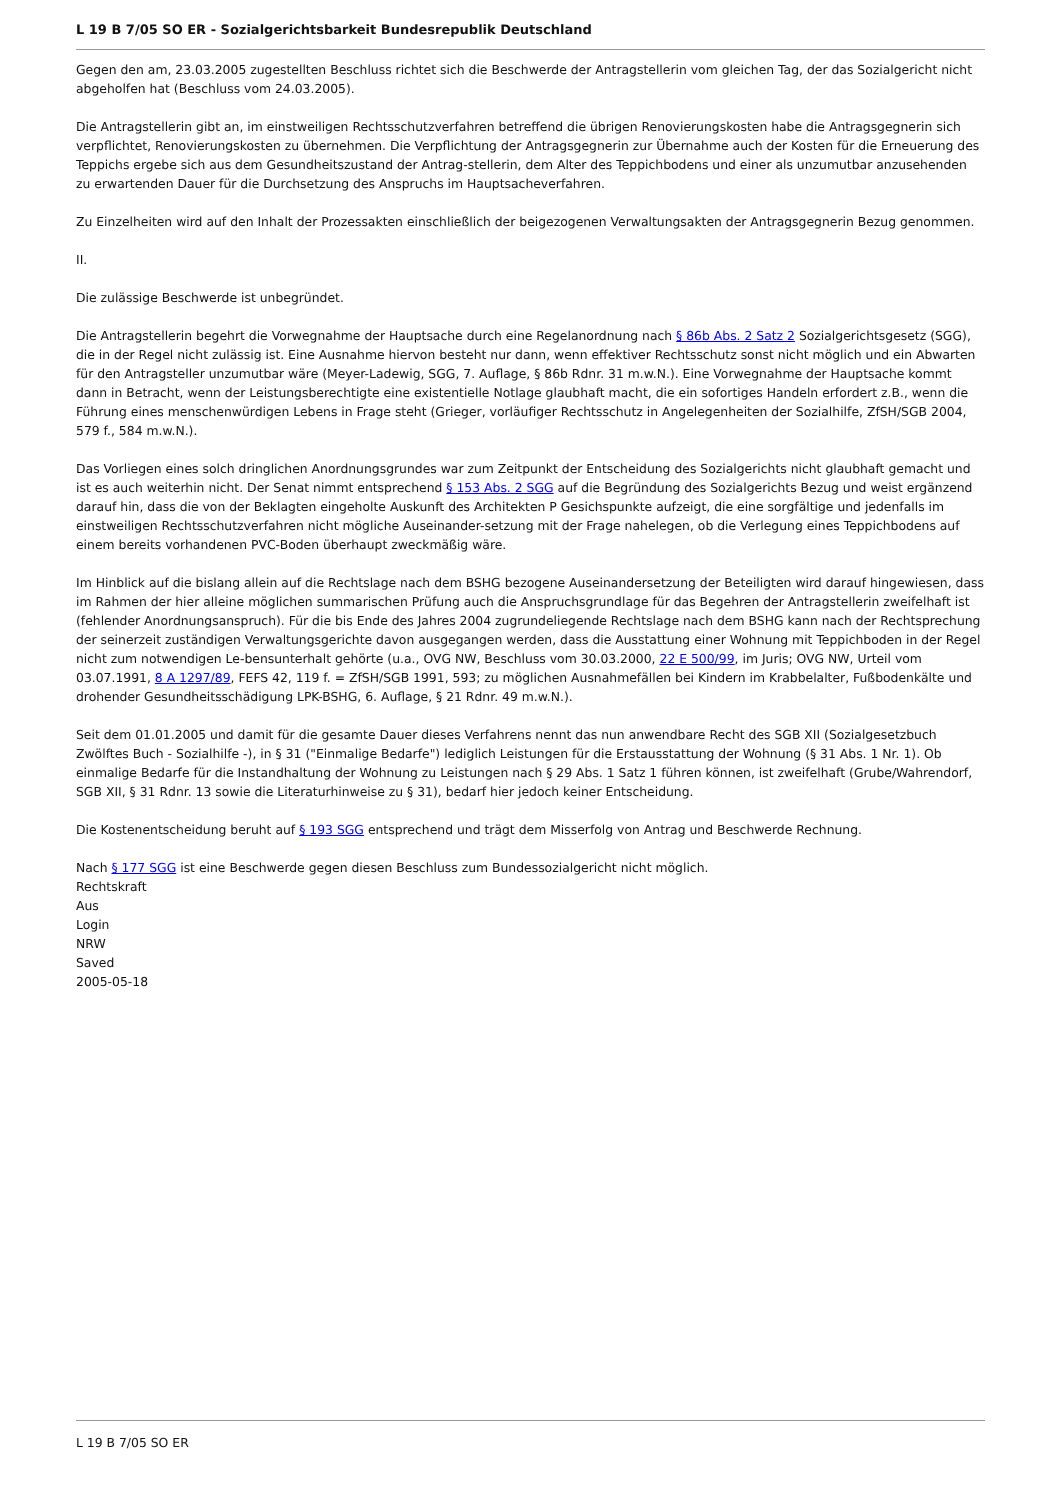L 19 B 7/05 SO ER - Sozialgerichtsbarkeit Bundesrepublik Deutschland
Gegen den am, 23.03.2005 zugestellten Beschluss richtet sich die Beschwerde der Antragstellerin vom gleichen Tag, der das Sozialgericht nicht abgeholfen hat (Beschluss vom 24.03.2005).
Die Antragstellerin gibt an, im einstweiligen Rechtsschutzverfahren betreffend die übrigen Renovierungskosten habe die Antragsgegnerin sich verpflichtet, Renovierungskosten zu übernehmen. Die Verpflichtung der Antragsgegnerin zur Übernahme auch der Kosten für die Erneuerung des Teppichs ergebe sich aus dem Gesundheitszustand der Antrag-stellerin, dem Alter des Teppichbodens und einer als unzumutbar anzusehenden zu erwartenden Dauer für die Durchsetzung des Anspruchs im Hauptsacheverfahren.
Zu Einzelheiten wird auf den Inhalt der Prozessakten einschließlich der beigezogenen Verwaltungsakten der Antragsgegnerin Bezug genommen.
II.
Die zulässige Beschwerde ist unbegründet.
Die Antragstellerin begehrt die Vorwegnahme der Hauptsache durch eine Regelanordnung nach § 86b Abs. 2 Satz 2 Sozialgerichtsgesetz (SGG), die in der Regel nicht zulässig ist. Eine Ausnahme hiervon besteht nur dann, wenn effektiver Rechtsschutz sonst nicht möglich und ein Abwarten für den Antragsteller unzumutbar wäre (Meyer-Ladewig, SGG, 7. Auflage, § 86b Rdnr. 31 m.w.N.). Eine Vorwegnahme der Hauptsache kommt dann in Betracht, wenn der Leistungsberechtigte eine existentielle Notlage glaubhaft macht, die ein sofortiges Handeln erfordert z.B., wenn die Führung eines menschenwürdigen Lebens in Frage steht (Grieger, vorläufiger Rechtsschutz in Angelegenheiten der Sozialhilfe, ZfSH/SGB 2004, 579 f., 584 m.w.N.).
Das Vorliegen eines solch dringlichen Anordnungsgrundes war zum Zeitpunkt der Entscheidung des Sozialgerichts nicht glaubhaft gemacht und ist es auch weiterhin nicht. Der Senat nimmt entsprechend § 153 Abs. 2 SGG auf die Begründung des Sozialgerichts Bezug und weist ergänzend darauf hin, dass die von der Beklagten eingeholte Auskunft des Architekten P Gesichspunkte aufzeigt, die eine sorgfältige und jedenfalls im einstweiligen Rechtsschutzverfahren nicht mögliche Auseinander-setzung mit der Frage nahelegen, ob die Verlegung eines Teppichbodens auf einem bereits vorhandenen PVC-Boden überhaupt zweckmäßig wäre.
Im Hinblick auf die bislang allein auf die Rechtslage nach dem BSHG bezogene Auseinandersetzung der Beteiligten wird darauf hingewiesen, dass im Rahmen der hier alleine möglichen summarischen Prüfung auch die Anspruchsgrundlage für das Begehren der Antragstellerin zweifelhaft ist (fehlender Anordnungsanspruch). Für die bis Ende des Jahres 2004 zugrundeliegende Rechtslage nach dem BSHG kann nach der Rechtsprechung der seinerzeit zuständigen Verwaltungsgerichte davon ausgegangen werden, dass die Ausstattung einer Wohnung mit Teppichboden in der Regel nicht zum notwendigen Le-bensunterhalt gehörte (u.a., OVG NW, Beschluss vom 30.03.2000, 22 E 500/99, im Juris; OVG NW, Urteil vom 03.07.1991, 8 A 1297/89, FEFS 42, 119 f. = ZfSH/SGB 1991, 593; zu möglichen Ausnahmefällen bei Kindern im Krabbelalter, Fußbodenkälte und drohender Gesundheitsschädigung LPK-BSHG, 6. Auflage, § 21 Rdnr. 49 m.w.N.).
Seit dem 01.01.2005 und damit für die gesamte Dauer dieses Verfahrens nennt das nun anwendbare Recht des SGB XII (Sozialgesetzbuch Zwölftes Buch - Sozialhilfe -), in § 31 ("Einmalige Bedarfe") lediglich Leistungen für die Erstausstattung der Wohnung (§ 31 Abs. 1 Nr. 1). Ob einmalige Bedarfe für die Instandhaltung der Wohnung zu Leistungen nach § 29 Abs. 1 Satz 1 führen können, ist zweifelhaft (Grube/Wahrendorf, SGB XII, § 31 Rdnr. 13 sowie die Literaturhinweise zu § 31), bedarf hier jedoch keiner Entscheidung.
Die Kostenentscheidung beruht auf § 193 SGG entsprechend und trägt dem Misserfolg von Antrag und Beschwerde Rechnung.
Nach § 177 SGG ist eine Beschwerde gegen diesen Beschluss zum Bundessozialgericht nicht möglich.
Rechtskraft
Aus
Login
NRW
Saved
2005-05-18
L 19 B 7/05 SO ER